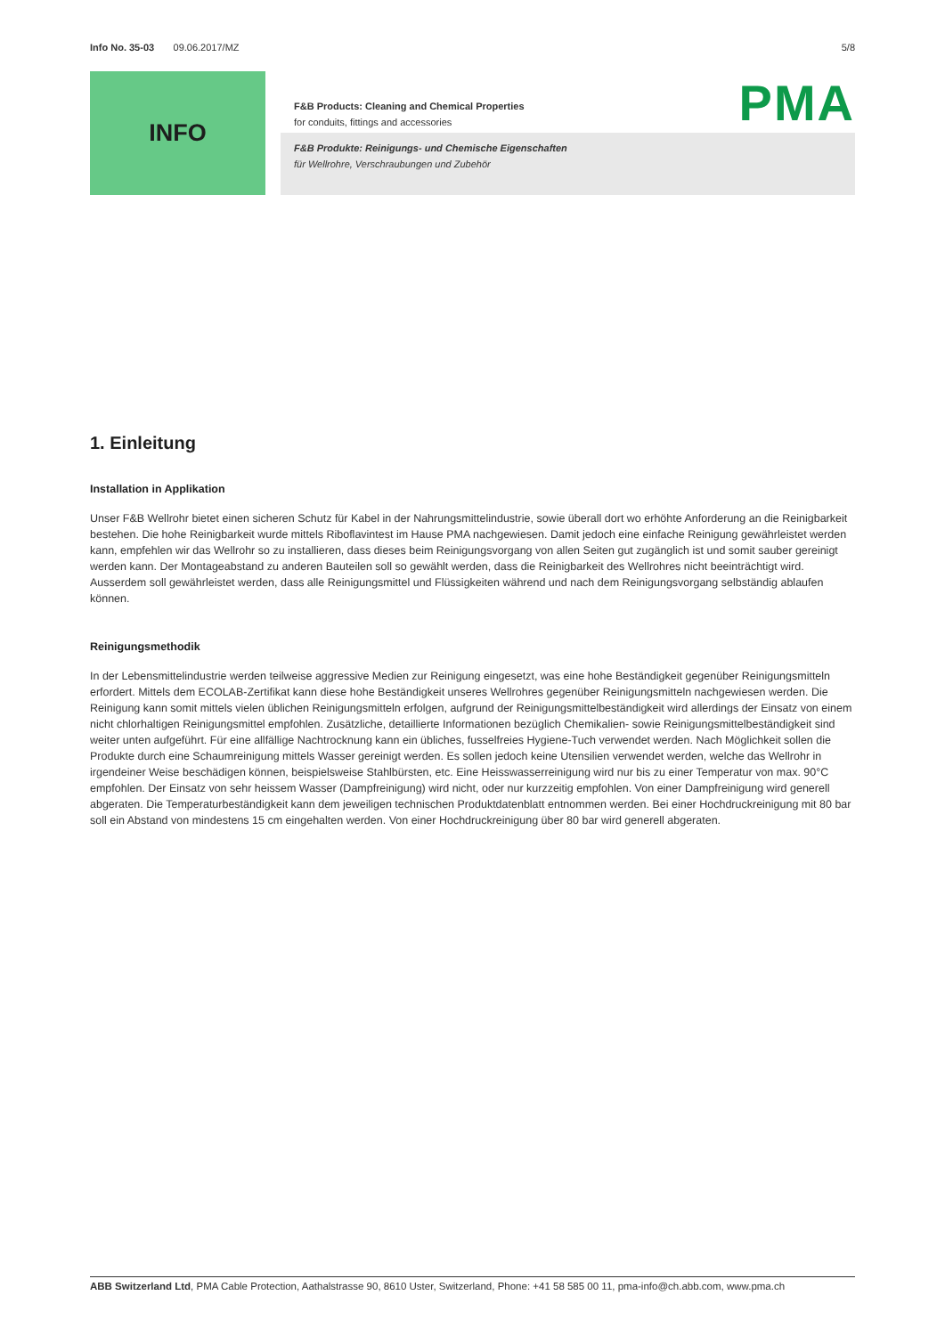Info No. 35-03 09.06.2017/MZ 5/8
INFO
PMA
F&B Products: Cleaning and Chemical Properties
for conduits, fittings and accessories
F&B Produkte: Reinigungs- und Chemische Eigenschaften
für Wellrohre, Verschraubungen und Zubehör
1. Einleitung
Installation in Applikation
Unser F&B Wellrohr bietet einen sicheren Schutz für Kabel in der Nahrungsmittelindustrie, sowie überall dort wo erhöhte Anforderung an die Reinigbarkeit bestehen. Die hohe Reinigbarkeit wurde mittels Riboflavintest im Hause PMA nachgewiesen. Damit jedoch eine einfache Reinigung gewährleistet werden kann, empfehlen wir das Wellrohr so zu installieren, dass dieses beim Reinigungsvorgang von allen Seiten gut zugänglich ist und somit sauber gereinigt werden kann. Der Montageabstand zu anderen Bauteilen soll so gewählt werden, dass die Reinigbarkeit des Wellrohres nicht beeinträchtigt wird. Ausserdem soll gewährleistet werden, dass alle Reinigungsmittel und Flüssigkeiten während und nach dem Reinigungsvorgang selbständig ablaufen können.
Reinigungsmethodik
In der Lebensmittelindustrie werden teilweise aggressive Medien zur Reinigung eingesetzt, was eine hohe Beständigkeit gegenüber Reinigungsmitteln erfordert. Mittels dem ECOLAB-Zertifikat kann diese hohe Beständigkeit unseres Wellrohres gegenüber Reinigungsmitteln nachgewiesen werden. Die Reinigung kann somit mittels vielen üblichen Reinigungsmitteln erfolgen, aufgrund der Reinigungsmittelbeständigkeit wird allerdings der Einsatz von einem nicht chlorhaltigen Reinigungsmittel empfohlen. Zusätzliche, detaillierte Informationen bezüglich Chemikalien- sowie Reinigungsmittelbeständigkeit sind weiter unten aufgeführt. Für eine allfällige Nachtrocknung kann ein übliches, fusselfreies Hygiene-Tuch verwendet werden. Nach Möglichkeit sollen die Produkte durch eine Schaumreinigung mittels Wasser gereinigt werden. Es sollen jedoch keine Utensilien verwendet werden, welche das Wellrohr in irgendeiner Weise beschädigen können, beispielsweise Stahlbürsten, etc. Eine Heisswasserreinigung wird nur bis zu einer Temperatur von max. 90°C empfohlen. Der Einsatz von sehr heissem Wasser (Dampfreinigung) wird nicht, oder nur kurzzeitig empfohlen. Von einer Dampfreinigung wird generell abgeraten. Die Temperaturbeständigkeit kann dem jeweiligen technischen Produktdatenblatt entnommen werden. Bei einer Hochdruckreinigung mit 80 bar soll ein Abstand von mindestens 15 cm eingehalten werden. Von einer Hochdruckreinigung über 80 bar wird generell abgeraten.
ABB Switzerland Ltd, PMA Cable Protection, Aathalstrasse 90, 8610 Uster, Switzerland, Phone: +41 58 585 00 11, pma-info@ch.abb.com, www.pma.ch